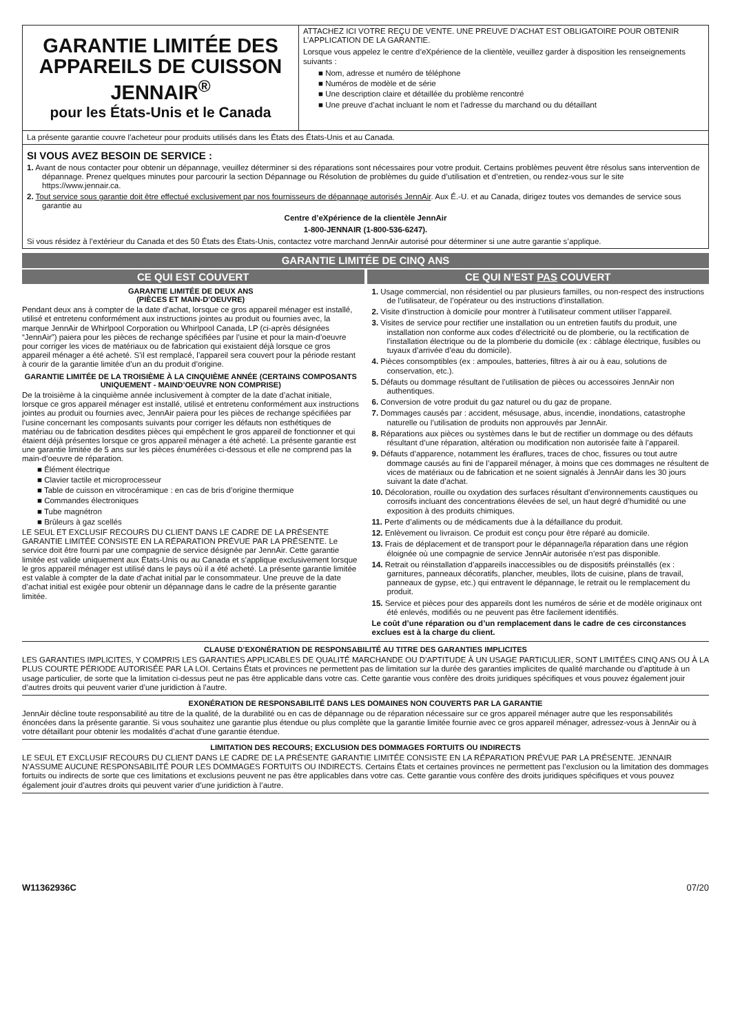GARANTIE LIMITÉE DES APPAREILS DE CUISSON JENNAIR<sup>®</sup>
pour les États-Unis et le Canada
ATTACHEZ ICI VOTRE REÇU DE VENTE. UNE PREUVE D’ACHAT EST OBLIGATOIRE POUR OBTENIR L’APPLICATION DE LA GARANTIE.
Lorsque vous appelez le centre d’eXpérience de la clientèle, veuillez garder à disposition les renseignements suivants :
■ Nom, adresse et numéro de téléphone
■ Numéros de modèle et de série
■ Une description claire et détaillée du problème rencontré
■ Une preuve d’achat incluant le nom et l’adresse du marchand ou du détaillant
La présente garantie couvre l’acheteur pour produits utilisés dans les États des États-Unis et au Canada.
SI VOUS AVEZ BESOIN DE SERVICE :
1. Avant de nous contacter pour obtenir un dépannage, veuillez déterminer si des réparations sont nécessaires pour votre produit. Certains problèmes peuvent être résolus sans intervention de dépannage. Prenez quelques minutes pour parcourir la section Dépannage ou Résolution de problèmes du guide d’utilisation et d’entretien, ou rendez-vous sur le site https://www.jennair.ca.
2. Tout service sous garantie doit être effectué exclusivement par nos fournisseurs de dépannage autorisés JennAir. Aux É.-U. et au Canada, dirigez toutes vos demandes de service sous garantie au
Centre d’eXpérience de la clientèle JennAir
1-800-JENNAIR (1-800-536-6247).
Si vous résidez à l’extérieur du Canada et des 50 États des États-Unis, contactez votre marchand JennAir autorisé pour déterminer si une autre garantie s’applique.
GARANTIE LIMITÉE DE CINQ ANS
CE QUI EST COUVERT CE QUI N’EST PAS COUVERT
GARANTIE LIMITÉE DE DEUX ANS
(PIÈCES ET MAIN-D’OEUVRE)
Pendant deux ans à compter de la date d’achat, lorsque ce gros appareil ménager est installé, utilisé et entretenu conformément aux instructions jointes au produit ou fournies avec, la marque JennAir de Whirlpool Corporation ou Whirlpool Canada, LP (ci-après désignées “JennAir”) paiera pour les pièces de rechange spécifiées par l’usine et pour la main-d’oeuvre pour corriger les vices de matériaux ou de fabrication qui existaient déjà lorsque ce gros appareil ménager a été acheté. S’il est remplacé, l’appareil sera couvert pour la période restant à courir de la garantie limitée d’un an du produit d’origine.
GARANTIE LIMITÉE DE LA TROISIÈME À LA CINQUIÈME ANNÉE (CERTAINS COMPOSANTS
UNIQUEMENT - MAIND’OEUVRE NON COMPRISE)
De la troisième à la cinquième année inclusivement à compter de la date d’achat initiale, lorsque ce gros appareil ménager est installé, utilisé et entretenu conformément aux instructions jointes au produit ou fournies avec, JennAir paiera pour les pièces de rechange spécifiées par l’usine concernant les composants suivants pour corriger les défauts non esthétiques de matériau ou de fabrication desdites pièces qui empêchent le gros appareil de fonctionner et qui étaient déjà présentes lorsque ce gros appareil ménager a été acheté. La présente garantie est une garantie limitée de 5 ans sur les pièces énumérées ci-dessous et elle ne comprend pas la main-d’oeuvre de réparation.
■ Élément électrique
■ Clavier tactile et microprocesseur
■ Table de cuisson en vitrocéramique : en cas de bris d’origine thermique
■ Commandes électroniques
■ Tube magnétron
■ Brûleurs à gaz scellés
LE SEUL ET EXCLUSIF RECOURS DU CLIENT DANS LE CADRE DE LA PRÉSENTE GARANTIE LIMITÉE CONSISTE EN LA RÉPARATION PRÉVUE PAR LA PRÉSENTE. Le service doit être fourni par une compagnie de service désignée par JennAir. Cette garantie limitée est valide uniquement aux États-Unis ou au Canada et s’applique exclusivement lorsque le gros appareil ménager est utilisé dans le pays où il a été acheté. La présente garantie limitée est valable à compter de la date d’achat initial par le consommateur. Une preuve de la date d’achat initial est exigée pour obtenir un dépannage dans le cadre de la présente garantie limitée.
1. Usage commercial, non résidentiel ou par plusieurs familles, ou non-respect des instructions de l’utilisateur, de l’opérateur ou des instructions d’installation.
2. Visite d’instruction à domicile pour montrer à l’utilisateur comment utiliser l’appareil.
3. Visites de service pour rectifier une installation ou un entretien fautifs du produit, une installation non conforme aux codes d’électricité ou de plomberie, ou la rectification de l’installation électrique ou de la plomberie du domicile (ex : câblage électrique, fusibles ou tuyaux d’arrivée d’eau du domicile).
4. Pièces consomptibles (ex : ampoules, batteries, filtres à air ou à eau, solutions de conservation, etc.).
5. Défauts ou dommage résultant de l’utilisation de pièces ou accessoires JennAir non authentiques.
6. Conversion de votre produit du gaz naturel ou du gaz de propane.
7. Dommages causés par : accident, mésusage, abus, incendie, inondations, catastrophe naturelle ou l’utilisation de produits non approuvés par JennAir.
8. Réparations aux pièces ou systèmes dans le but de rectifier un dommage ou des défauts résultant d’une réparation, altération ou modification non autorisée faite à l’appareil.
9. Défauts d’apparence, notamment les éraflures, traces de choc, fissures ou tout autre dommage causés au fini de l’appareil ménager, à moins que ces dommages ne résultent de vices de matériaux ou de fabrication et ne soient signalés à JennAir dans les 30 jours suivant la date d’achat.
10. Décoloration, rouille ou oxydation des surfaces résultant d’environnements caustiques ou corrosifs incluant des concentrations élevées de sel, un haut degré d’humidité ou une exposition à des produits chimiques.
11. Perte d’aliments ou de médicaments due à la défaillance du produit.
12. Enlèvement ou livraison. Ce produit est conçu pour être réparé au domicile.
13. Frais de déplacement et de transport pour le dépannage/la réparation dans une région éloignée où une compagnie de service JennAir autorisée n’est pas disponible.
14. Retrait ou réinstallation d’appareils inaccessibles ou de dispositifs préinstallés (ex : garnitures, panneaux décoratifs, plancher, meubles, îlots de cuisine, plans de travail, panneaux de gypse, etc.) qui entravent le dépannage, le retrait ou le remplacement du produit.
15. Service et pièces pour des appareils dont les numéros de série et de modèle originaux ont été enlevés, modifiés ou ne peuvent pas être facilement identifiés.
Le coût d’une réparation ou d’un remplacement dans le cadre de ces circonstances exclues est à la charge du client.
CLAUSE D’EXONÉRATION DE RESPONSABILITÉ AU TITRE DES GARANTIES IMPLICITES
LES GARANTIES IMPLICITES, Y COMPRIS LES GARANTIES APPLICABLES DE QUALITÉ MARCHANDE OU D’APTITUDE À UN USAGE PARTICULIER, SONT LIMITÉES CINQ ANS OU À LA PLUS COURTE PÉRIODE AUTORISÉE PAR LA LOI. Certains États et provinces ne permettent pas de limitation sur la durée des garanties implicites de qualité marchande ou d’aptitude à un usage particulier, de sorte que la limitation ci-dessus peut ne pas être applicable dans votre cas. Cette garantie vous confère des droits juridiques spécifiques et vous pouvez également jouir d’autres droits qui peuvent varier d’une juridiction à l’autre.
EXONÉRATION DE RESPONSABILITÉ DANS LES DOMAINES NON COUVERTS PAR LA GARANTIE
JennAir décline toute responsabilité au titre de la qualité, de la durabilité ou en cas de dépannage ou de réparation nécessaire sur ce gros appareil ménager autre que les responsabilités énoncées dans la présente garantie. Si vous souhaitez une garantie plus étendue ou plus complète que la garantie limitée fournie avec ce gros appareil ménager, adressez-vous à JennAir ou à votre détaillant pour obtenir les modalités d’achat d’une garantie étendue.
LIMITATION DES RECOURS; EXCLUSION DES DOMMAGES FORTUITS OU INDIRECTS
LE SEUL ET EXCLUSIF RECOURS DU CLIENT DANS LE CADRE DE LA PRÉSENTE GARANTIE LIMITÉE CONSISTE EN LA RÉPARATION PRÉVUE PAR LA PRÉSENTE. JENNAIR N’ASSUME AUCUNE RESPONSABILITÉ POUR LES DOMMAGES FORTUITS OU INDIRECTS. Certains États et certaines provinces ne permettent pas l’exclusion ou la limitation des dommages fortuits ou indirects de sorte que ces limitations et exclusions peuvent ne pas être applicables dans votre cas. Cette garantie vous confère des droits juridiques spécifiques et vous pouvez également jouir d’autres droits qui peuvent varier d’une juridiction à l’autre.
W11362936C 07/20